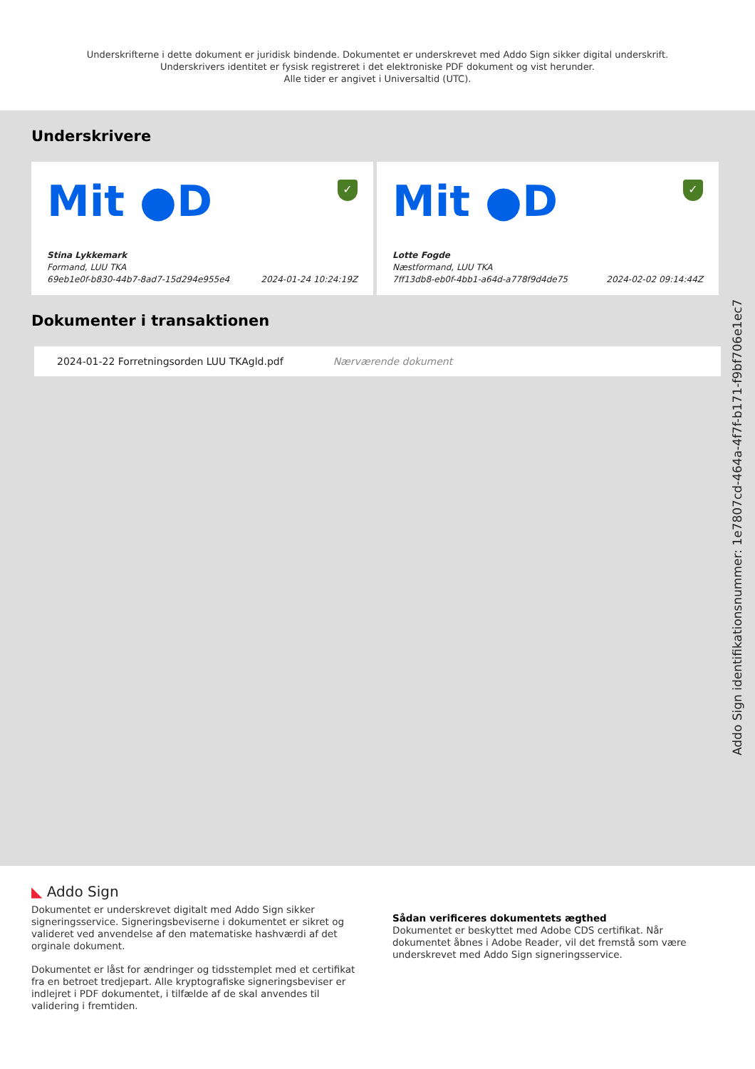Underskrifterne i dette dokument er juridisk bindende. Dokumentet er underskrevet med Addo Sign sikker digital underskrift.
Underskrivers identitet er fysisk registreret i det elektroniske PDF dokument og vist herunder.
Alle tider er angivet i Universaltid (UTC).
Underskrivere
Mit ●D
✓
Stina Lykkemark
Formand, LUU TKA
69eb1e0f-b830-44b7-8ad7-15d294e955e4 2024-01-24 10:24:19Z
Mit ●D
✓
Lotte Fogde
Næstformand, LUU TKA
7ff13db8-eb0f-4bb1-a64d-a778f9d4de75 2024-02-02 09:14:44Z
Dokumenter i transaktionen
2024-01-22 Forretningsorden LUU TKAgld.pdf Nærværende dokument
Addo Sign identifikationsnummer: 1e7807cd-464a-4f7f-b171-f9bf706e1ec7
◣ Addo Sign
Dokumentet er underskrevet digitalt med Addo Sign sikker signeringsservice. Signeringsbeviserne i dokumentet er sikret og valideret ved anvendelse af den matematiske hashværdi af det orginale dokument.
Dokumentet er låst for ændringer og tidsstemplet med et certifikat fra en betroet tredjepart. Alle kryptografiske signeringsbeviser er indlejret i PDF dokumentet, i tilfælde af de skal anvendes til validering i fremtiden.
Sådan verificeres dokumentets ægthed
Dokumentet er beskyttet med Adobe CDS certifikat. Når dokumentet åbnes i Adobe Reader, vil det fremstå som være underskrevet med Addo Sign signeringsservice.